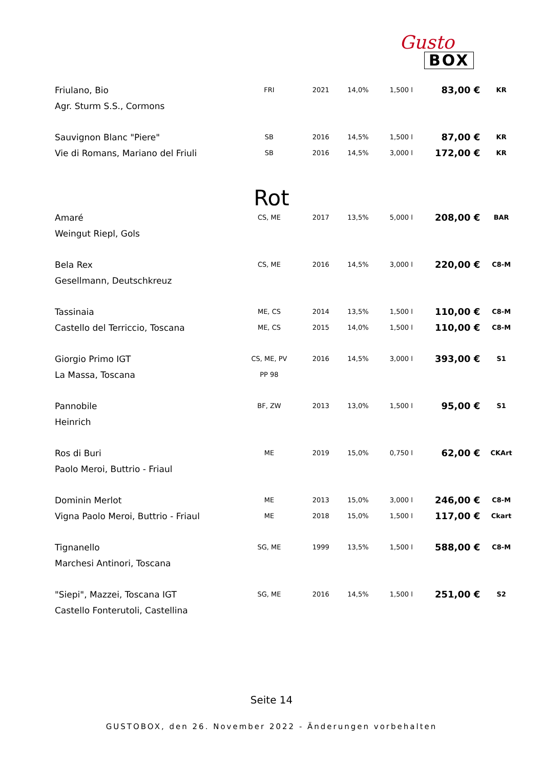Gusto
BOX
| Friulano, Bio | FRI | 2021 | 14,0% | 1,500 l | 83,00 € | KR |
| Agr. Sturm S.S., Cormons | | | | | | |
| Sauvignon Blanc "Piere" | SB | 2016 | 14,5% | 1,500 l | 87,00 € | KR |
| Vie di Romans, Mariano del Friuli | SB | 2016 | 14,5% | 3,000 l | 172,00 € | KR |
| Amaré | CS, ME | 2017 | 13,5% | 5,000 l | 208,00 € | BAR |
| Weingut Riepl, Gols | | | | | | |
| Bela Rex | CS, ME | 2016 | 14,5% | 3,000 l | 220,00 € | C8-M |
| Gesellmann, Deutschkreuz | | | | | | |
| Tassinaia | ME, CS | 2014 | 13,5% | 1,500 l | 110,00 € | C8-M |
| Castello del Terriccio, Toscana | ME, CS | 2015 | 14,0% | 1,500 l | 110,00 € | C8-M |
| Giorgio Primo IGT | CS, ME, PV | 2016 | 14,5% | 3,000 l | 393,00 € | S1 |
| La Massa, Toscana | PP 98 | | | | | |
| Pannobile | BF, ZW | 2013 | 13,0% | 1,500 l | 95,00 € | S1 |
| Heinrich | | | | | | |
| Ros di Buri | ME | 2019 | 15,0% | 0,750 l | 62,00 € | CKArt |
| Paolo Meroi, Buttrio - Friaul | | | | | | |
| Dominin Merlot | ME | 2013 | 15,0% | 3,000 l | 246,00 € | C8-M |
| Vigna Paolo Meroi, Buttrio - Friaul | ME | 2018 | 15,0% | 1,500 l | 117,00 € | Ckart |
| Tignanello | SG, ME | 1999 | 13,5% | 1,500 l | 588,00 € | C8-M |
| Marchesi Antinori, Toscana | | | | | | |
| "Siepi", Mazzei, Toscana IGT | SG, ME | 2016 | 14,5% | 1,500 l | 251,00 € | S2 |
| Castello Fonterutoli, Castellina | | | | | | |
Rot
Seite 14
GUSTOBOX, den 26. November 2022 - Änderungen vorbehalten